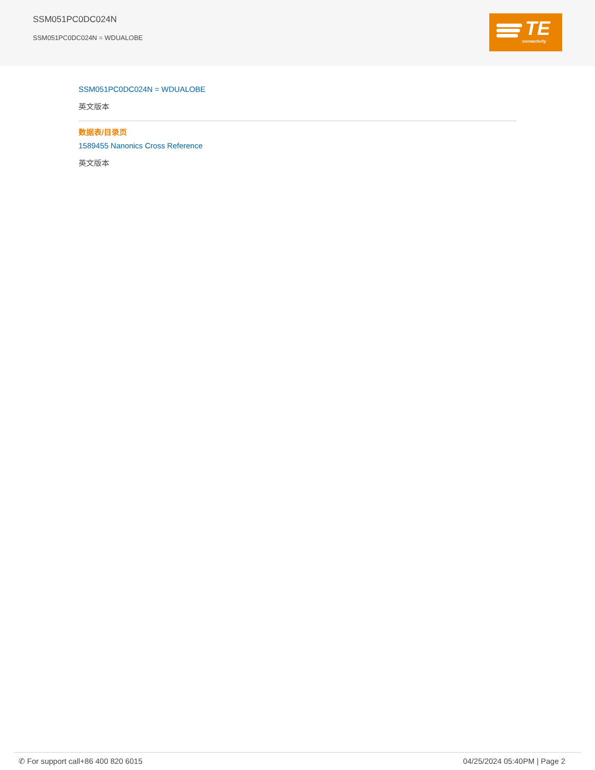SSM051PC0DC024N
SSM051PC0DC024N = WDUALOBE
TE
connectivity
SSM051PC0DC024N = WDUALOBE
英文版本
数据表/目录页
1589455 Nanonics Cross Reference
英文版本
✆ For support call+86 400 820 6015 04/25/2024 05:40PM | Page 2